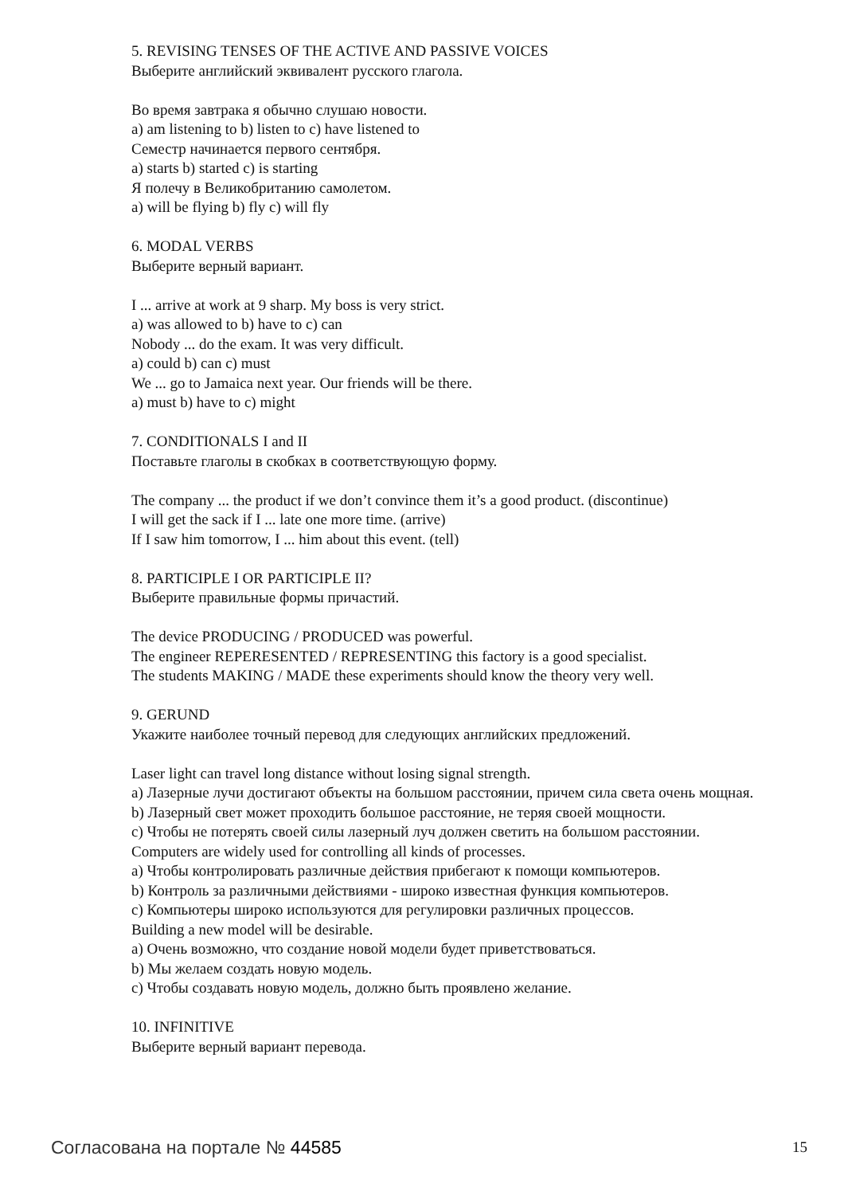5. REVISING TENSES OF THE ACTIVE AND PASSIVE VOICES
Выберите английский эквивалент русского глагола.
Во время завтрака я обычно слушаю новости.
a) am listening to b) listen to c) have listened to
Семестр начинается первого сентября.
a) starts b) started c) is starting
Я полечу в Великобританию самолетом.
a) will be flying b) fly c) will fly
6. MODAL VERBS
Выберите верный вариант.
I ... arrive at work at 9 sharp. My boss is very strict.
a) was allowed to b) have to c) can
Nobody ... do the exam. It was very difficult.
a) could b) can c) must
We ... go to Jamaica next year. Our friends will be there.
a) must b) have to c) might
7. CONDITIONALS I and II
Поставьте глаголы в скобках в соответствующую форму.
The company ... the product if we don’t convince them it’s a good product. (discontinue)
I will get the sack if I ... late one more time. (arrive)
If I saw him tomorrow, I ... him about this event. (tell)
8. PARTICIPLE I OR PARTICIPLE II?
Выберите правильные формы причастий.
The device PRODUCING / PRODUCED was powerful.
The engineer REPERESENTED / REPRESENTING this factory is a good specialist.
The students MAKING / MADE these experiments should know the theory very well.
9. GERUND
Укажите наиболее точный перевод для следующих английских предложений.
Laser light can travel long distance without losing signal strength.
a) Лазерные лучи достигают объекты на большом расстоянии, причем сила света очень мощная.
b) Лазерный свет может проходить большое расстояние, не теряя своей мощности.
c) Чтобы не потерять своей силы лазерный луч должен светить на большом расстоянии.
Computers are widely used for controlling all kinds of processes.
a) Чтобы контролировать различные действия прибегают к помощи компьютеров.
b) Контроль за различными действиями - широко известная функция компьютеров.
c) Компьютеры широко используются для регулировки различных процессов.
Building a new model will be desirable.
a) Очень возможно, что создание новой модели будет приветствоваться.
b) Мы желаем создать новую модель.
c) Чтобы создавать новую модель, должно быть проявлено желание.
10. INFINITIVE
Выберите верный вариант перевода.
Согласована на портале № 44585 15